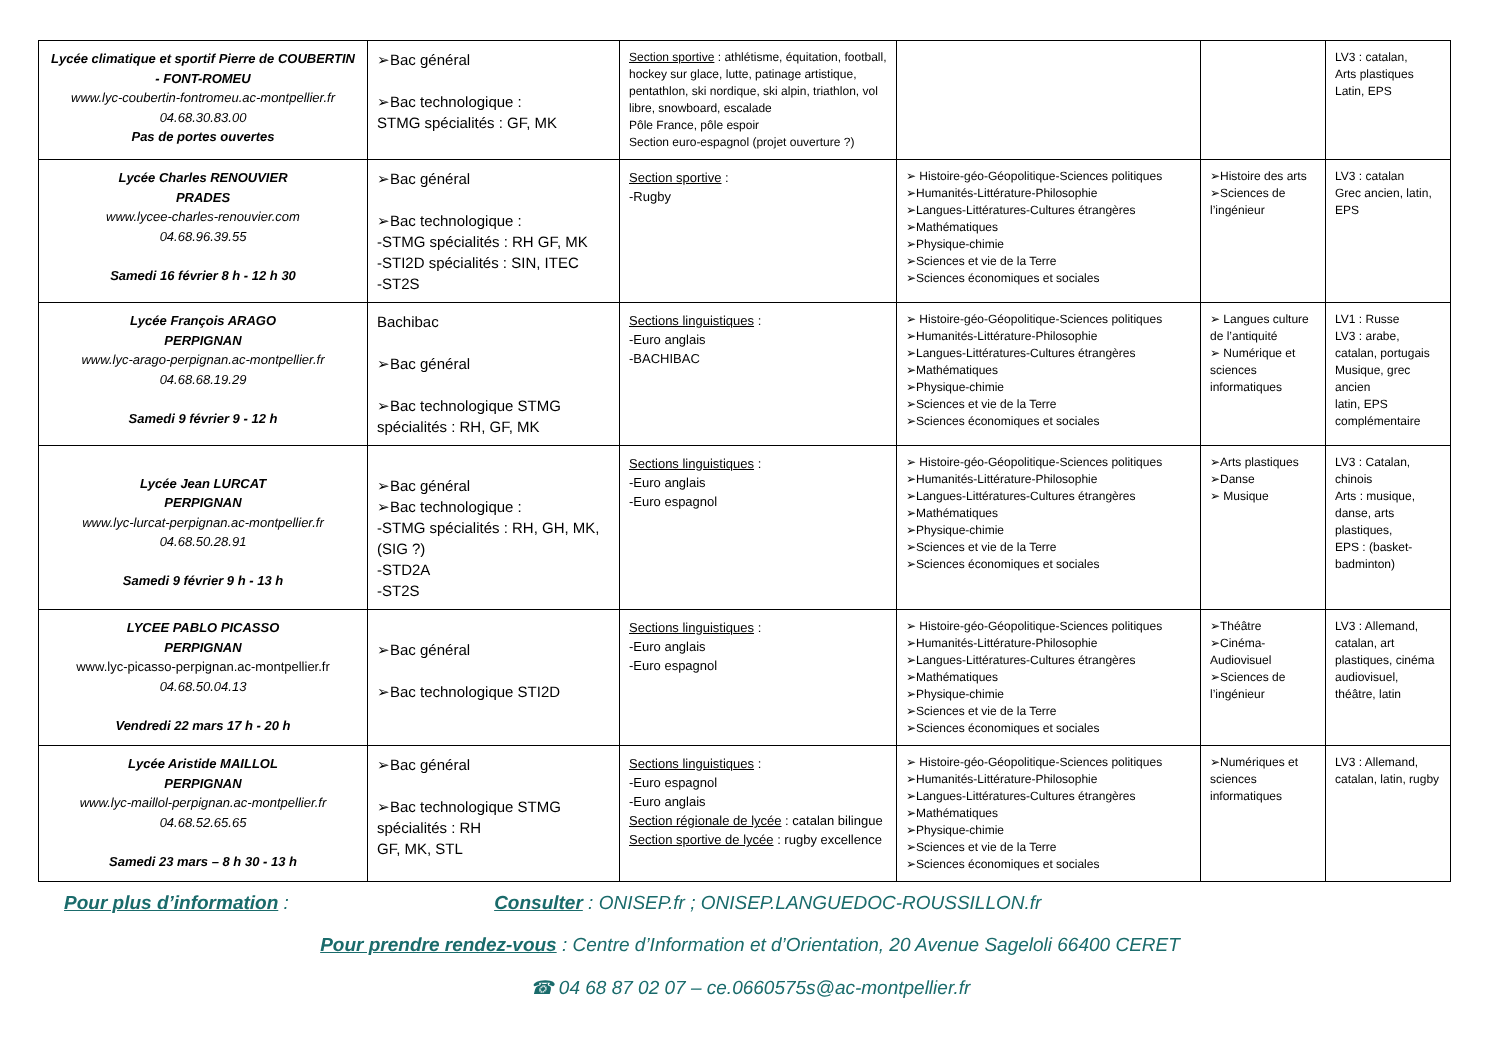| Lycée climatique et sportif Pierre de COUBERTIN - FONT-ROMEU www.lyc-coubertin-fontromeu.ac-montpellier.fr 04.68.30.83.00 Pas de portes ouvertes | ➢Bac général ➢Bac technologique : STMG spécialités : GF, MK | Section sportive : athlétisme, équitation, football, hockey sur glace, lutte, patinage artistique, pentathlon, ski nordique, ski alpin, triathlon, vol libre, snowboard, escalade Pôle France, pôle espoir Section euro-espagnol (projet ouverture ?) | | | LV3 : catalan, Arts plastiques Latin, EPS |
| Lycée Charles RENOUVIER PRADES www.lycee-charles-renouvier.com 04.68.96.39.55 Samedi 16 février 8 h - 12 h 30 | ➢Bac général ➢Bac technologique : -STMG spécialités : RH GF, MK -STI2D spécialités : SIN, ITEC -ST2S | Section sportive : -Rugby | ➢ Histoire-géo-Géopolitique-Sciences politiques ➢Humanités-Littérature-Philosophie ➢Langues-Littératures-Cultures étrangères ➢Mathématiques ➢Physique-chimie ➢Sciences et vie de la Terre ➢Sciences économiques et sociales | ➢Histoire des arts ➢Sciences de l’ingénieur | LV3 : catalan Grec ancien, latin, EPS |
| Lycée François ARAGO PERPIGNAN www.lyc-arago-perpignan.ac-montpellier.fr 04.68.68.19.29 Samedi 9 février 9 - 12 h | Bachibac ➢Bac général ➢Bac technologique STMG spécialités : RH, GF, MK | Sections linguistiques : -Euro anglais -BACHIBAC | ➢ Histoire-géo-Géopolitique-Sciences politiques ➢Humanités-Littérature-Philosophie ➢Langues-Littératures-Cultures étrangères ➢Mathématiques ➢Physique-chimie ➢Sciences et vie de la Terre ➢Sciences économiques et sociales | ➢ Langues culture de l’antiquité ➢ Numérique et sciences informatiques | LV1 : Russe LV3 : arabe, catalan, portugais Musique, grec ancien latin, EPS complémentaire |
| Lycée Jean LURCAT PERPIGNAN www.lyc-lurcat-perpignan.ac-montpellier.fr 04.68.50.28.91 Samedi 9 février 9 h - 13 h | ➢Bac général ➢Bac technologique : -STMG spécialités : RH, GH, MK, (SIG ?) -STD2A -ST2S | Sections linguistiques : -Euro anglais -Euro espagnol | ➢ Histoire-géo-Géopolitique-Sciences politiques ➢Humanités-Littérature-Philosophie ➢Langues-Littératures-Cultures étrangères ➢Mathématiques ➢Physique-chimie ➢Sciences et vie de la Terre ➢Sciences économiques et sociales | ➢Arts plastiques ➢Danse ➢ Musique | LV3 : Catalan, chinois Arts : musique, danse, arts plastiques, EPS : (basket-badminton) |
| LYCEE PABLO PICASSO PERPIGNAN www.lyc-picasso-perpignan.ac-montpellier.fr 04.68.50.04.13 Vendredi 22 mars 17 h - 20 h | ➢Bac général ➢Bac technologique STI2D | Sections linguistiques : -Euro anglais -Euro espagnol | ➢ Histoire-géo-Géopolitique-Sciences politiques ➢Humanités-Littérature-Philosophie ➢Langues-Littératures-Cultures étrangères ➢Mathématiques ➢Physique-chimie ➢Sciences et vie de la Terre ➢Sciences économiques et sociales | ➢Théâtre ➢Cinéma-Audiovisuel ➢Sciences de l’ingénieur | LV3 : Allemand, catalan, art plastiques, cinéma audiovisuel, théâtre, latin |
| Lycée Aristide MAILLOL PERPIGNAN www.lyc-maillol-perpignan.ac-montpellier.fr 04.68.52.65.65 Samedi 23 mars – 8 h 30 - 13 h | ➢Bac général ➢Bac technologique STMG spécialités : RH GF, MK, STL | Sections linguistiques : -Euro espagnol -Euro anglais Section régionale de lycée : catalan bilingue Section sportive de lycée : rugby excellence | ➢ Histoire-géo-Géopolitique-Sciences politiques ➢Humanités-Littérature-Philosophie ➢Langues-Littératures-Cultures étrangères ➢Mathématiques ➢Physique-chimie ➢Sciences et vie de la Terre ➢Sciences économiques et sociales | ➢Numériques et sciences informatiques | LV3 : Allemand, catalan, latin, rugby |
Pour plus d’information : Consulter : ONISEP.fr ; ONISEP.LANGUEDOC-ROUSSILLON.fr
Pour prendre rendez-vous : Centre d’Information et d’Orientation, 20 Avenue Sageloli 66400 CERET
☎ 04 68 87 02 07 – ce.0660575s@ac-montpellier.fr